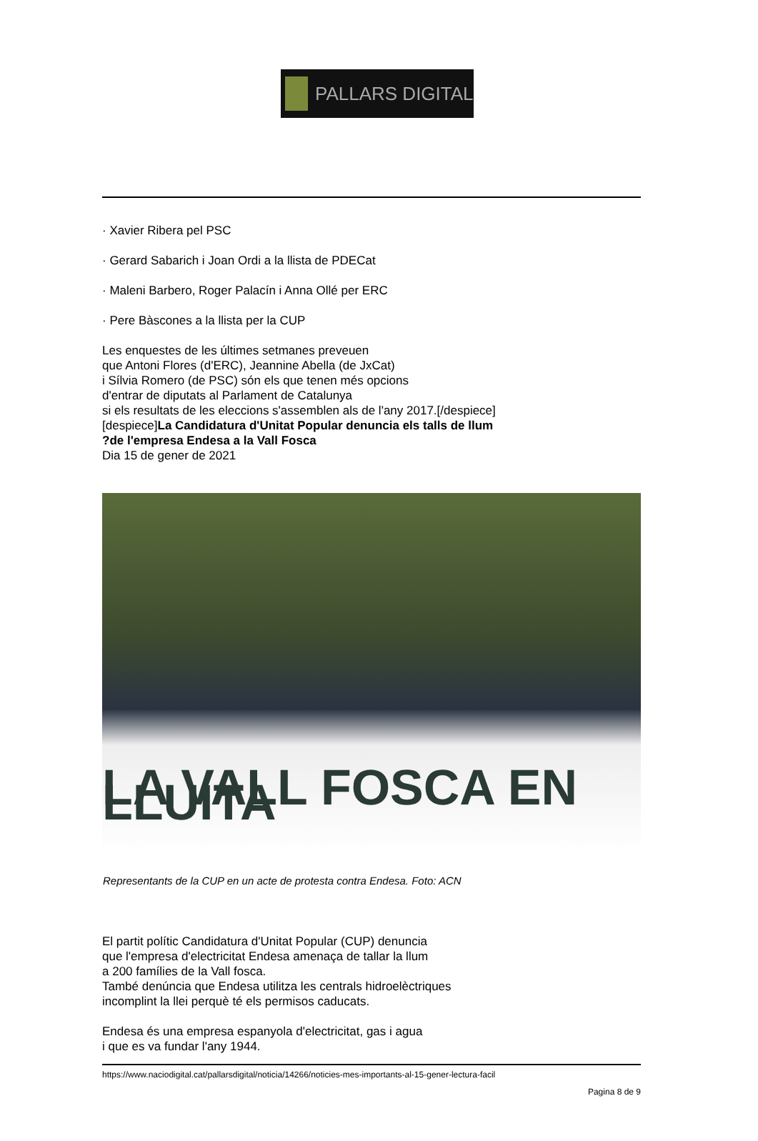PALLARS DIGITAL
· Xavier Ribera pel PSC
· Gerard Sabarich i Joan Ordi a la llista de PDECat
· Maleni Barbero, Roger Palacín i Anna Ollé per ERC
· Pere Bàscones a la llista per la CUP
Les enquestes de les últimes setmanes preveuen
que Antoni Flores (d'ERC), Jeannine Abella (de JxCat)
i Sílvia Romero (de PSC) són els que tenen més opcions
d'entrar de diputats al Parlament de Catalunya
si els resultats de les eleccions s'assemblen als de l'any 2017.[/despiece]
[despiece]La Candidatura d'Unitat Popular denuncia els talls de llum
?de l'empresa Endesa a la Vall Fosca
Dia 15 de gener de 2021
LA VALL FOSCA EN LLUITA
Representants de la CUP en un acte de protesta contra Endesa. Foto: ACN
El partit polític Candidatura d'Unitat Popular (CUP) denuncia
que l'empresa d'electricitat Endesa amenaça de tallar la llum
a 200 famílies de la Vall fosca.
També denúncia que Endesa utilitza les centrals hidroelèctriques
incomplint la llei perquè té els permisos caducats.
Endesa és una empresa espanyola d'electricitat, gas i agua
i que es va fundar l'any 1944.
https://www.naciodigital.cat/pallarsdigital/noticia/14266/noticies-mes-importants-al-15-gener-lectura-facil
Pagina 8 de 9